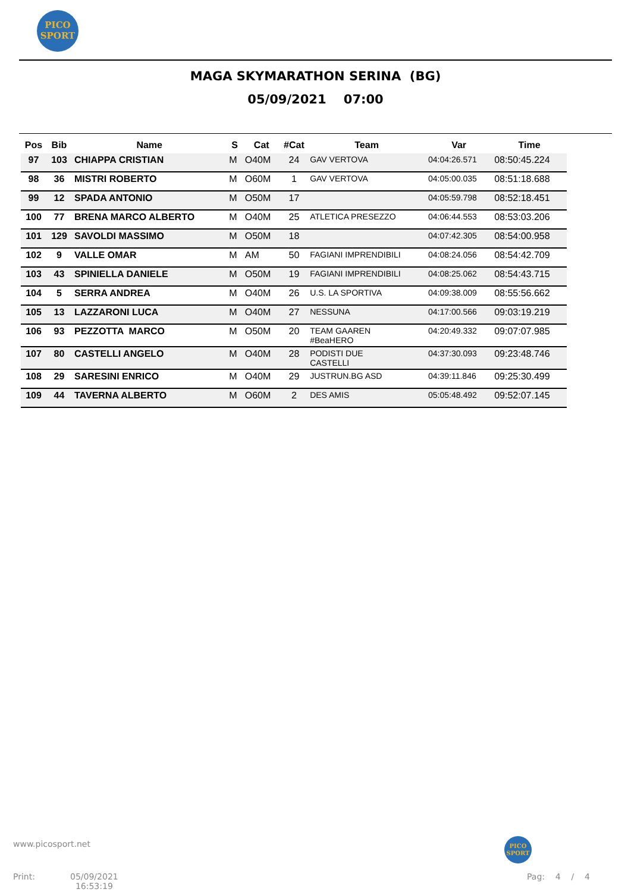PICO
SPORT
MAGA SKYMARATHON SERINA (BG)
05/09/2021 07:00
| Pos | Bib | Name | S | Cat | #Cat | Team | Var | Time |
| --- | --- | --- | --- | --- | --- | --- | --- | --- |
| 97 | 103 | CHIAPPA CRISTIAN | M | O40M | 24 | GAV VERTOVA | 04:04:26.571 | 08:50:45.224 |
| 98 | 36 | MISTRI ROBERTO | M | O60M | 1 | GAV VERTOVA | 04:05:00.035 | 08:51:18.688 |
| 99 | 12 | SPADA ANTONIO | M | O50M | 17 | | 04:05:59.798 | 08:52:18.451 |
| 100 | 77 | BRENA MARCO ALBERTO | M | O40M | 25 | ATLETICA PRESEZZO | 04:06:44.553 | 08:53:03.206 |
| 101 | 129 | SAVOLDI MASSIMO | M | O50M | 18 | | 04:07:42.305 | 08:54:00.958 |
| 102 | 9 | VALLE OMAR | M | AM | 50 | FAGIANI IMPRENDIBILI | 04:08:24.056 | 08:54:42.709 |
| 103 | 43 | SPINIELLA DANIELE | M | O50M | 19 | FAGIANI IMPRENDIBILI | 04:08:25.062 | 08:54:43.715 |
| 104 | 5 | SERRA ANDREA | M | O40M | 26 | U.S. LA SPORTIVA | 04:09:38.009 | 08:55:56.662 |
| 105 | 13 | LAZZARONI LUCA | M | O40M | 27 | NESSUNA | 04:17:00.566 | 09:03:19.219 |
| 106 | 93 | PEZZOTTA MARCO | M | O50M | 20 | TEAM GAAREN #BeaHERO | 04:20:49.332 | 09:07:07.985 |
| 107 | 80 | CASTELLI ANGELO | M | O40M | 28 | PODISTI DUE CASTELLI | 04:37:30.093 | 09:23:48.746 |
| 108 | 29 | SARESINI ENRICO | M | O40M | 29 | JUSTRUN.BG ASD | 04:39:11.846 | 09:25:30.499 |
| 109 | 44 | TAVERNA ALBERTO | M | O60M | 2 | DES AMIS | 05:05:48.492 | 09:52:07.145 |
www.picosport.net
PICO
SPORT
Print:
05/09/2021
16:53:19
Pag: 4 / 4